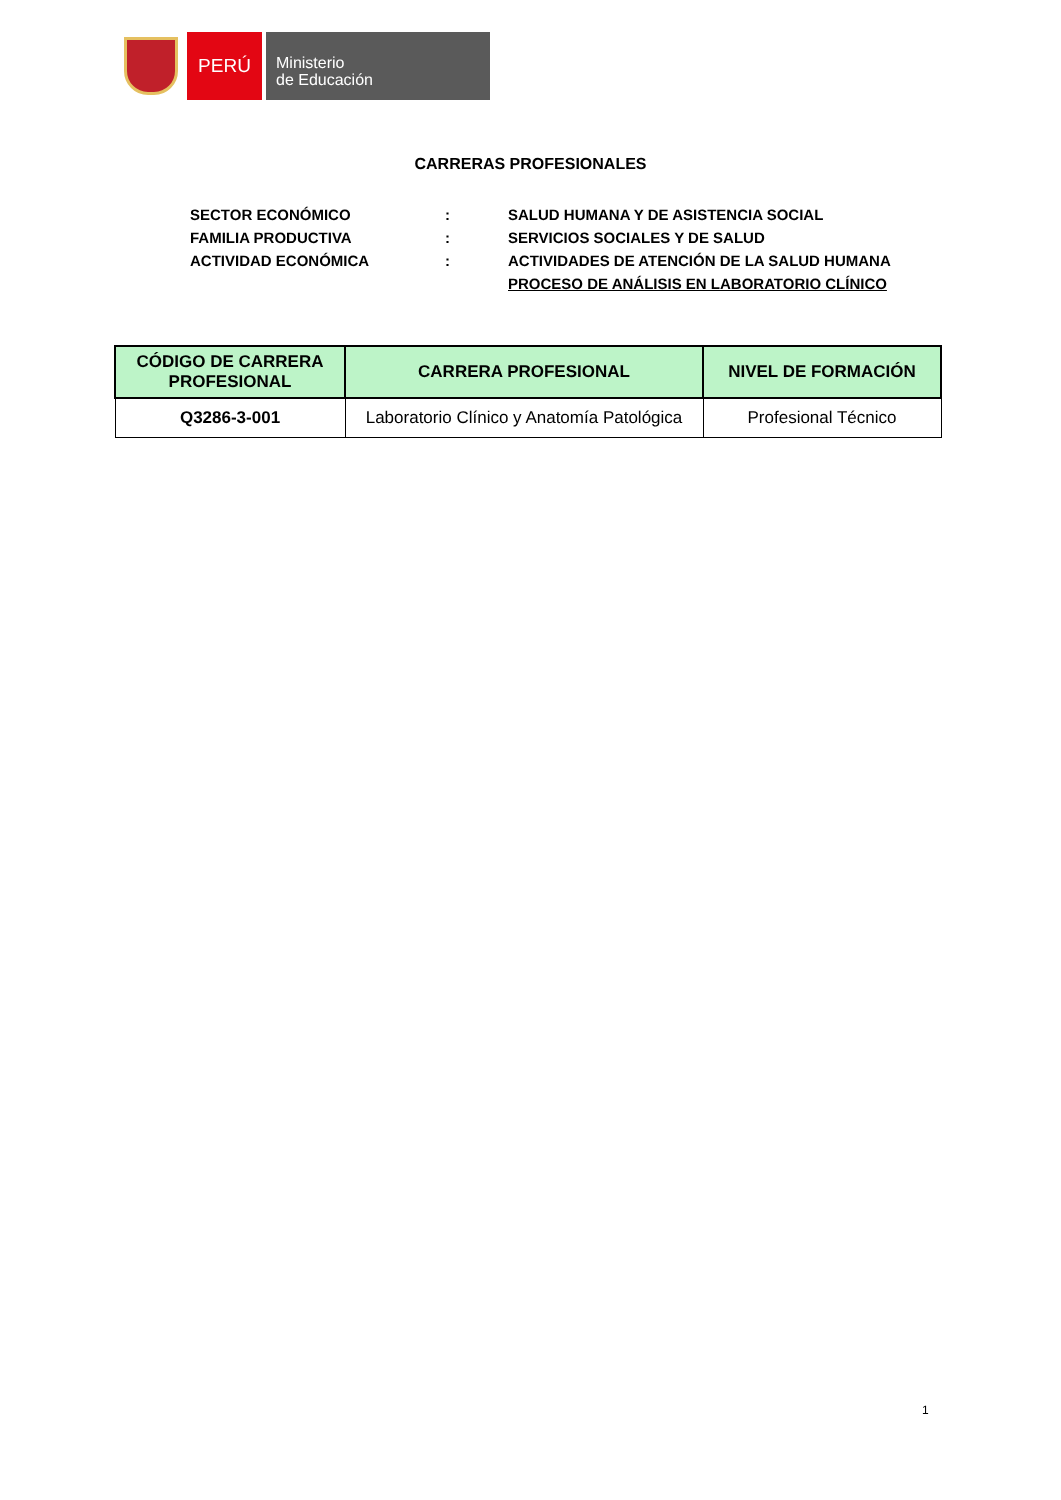PERÚ
Ministerio
de Educación
CARRERAS PROFESIONALES
| SECTOR ECONÓMICO | : | SALUD HUMANA Y DE ASISTENCIA SOCIAL |
| FAMILIA PRODUCTIVA | : | SERVICIOS SOCIALES Y DE SALUD |
| ACTIVIDAD ECONÓMICA | : | ACTIVIDADES DE ATENCIÓN DE LA SALUD HUMANA |
| | | PROCESO DE ANÁLISIS EN LABORATORIO CLÍNICO |
| CÓDIGO DE CARRERA PROFESIONAL | CARRERA PROFESIONAL | NIVEL DE FORMACIÓN |
| --- | --- | --- |
| Q3286-3-001 | Laboratorio Clínico y Anatomía Patológica | Profesional Técnico |
1